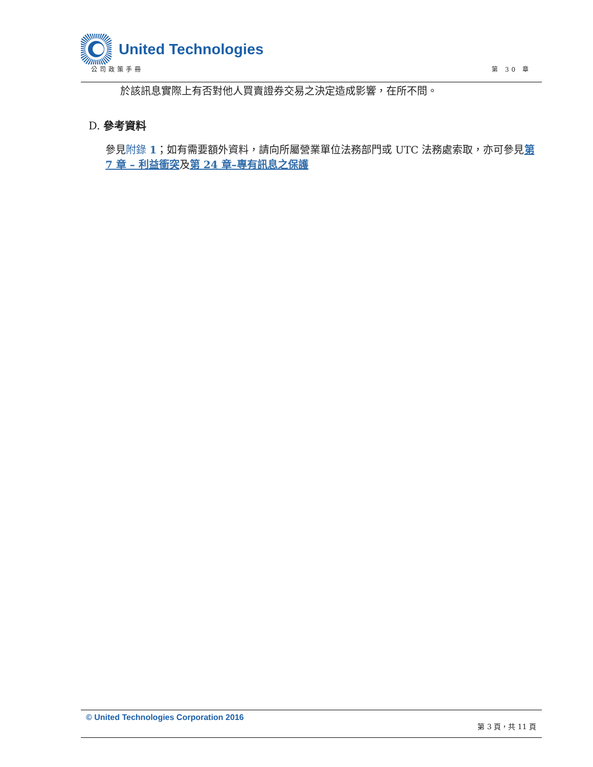United Technologies
公司政策手冊 第 30 章
於該訊息實際上有否對他人買賣證券交易之決定造成影響，在所不問。
D. 參考資料
參見附錄 1；如有需要額外資料，請向所屬營業單位法務部門或 UTC 法務處索取，亦可參見第 7 章 – 利益衝突及第 24 章–專有訊息之保護
© United Technologies Corporation 2016 第 3 頁，共 11 頁